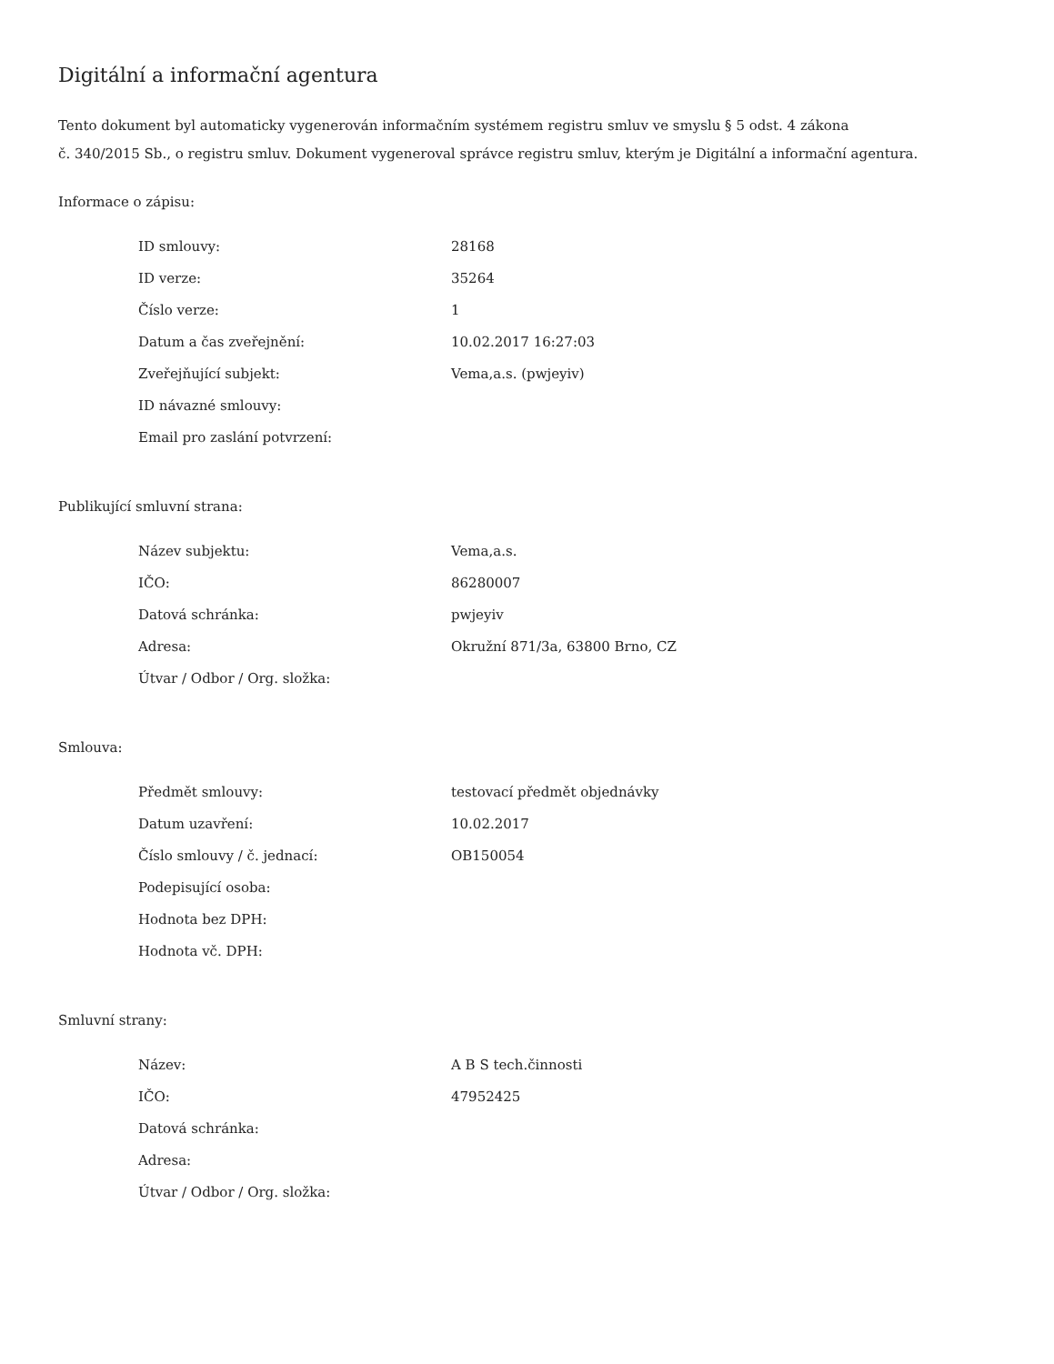Digitální a informační agentura
Tento dokument byl automaticky vygenerován informačním systémem registru smluv ve smyslu § 5 odst. 4 zákona
č. 340/2015 Sb., o registru smluv. Dokument vygeneroval správce registru smluv, kterým je Digitální a informační agentura.
Informace o zápisu:
| ID smlouvy: | 28168 |
| ID verze: | 35264 |
| Číslo verze: | 1 |
| Datum a čas zveřejnění: | 10.02.2017 16:27:03 |
| Zveřejňující subjekt: | Vema,a.s. (pwjeyiv) |
| ID návazné smlouvy: | |
| Email pro zaslání potvrzení: | |
Publikující smluvní strana:
| Název subjektu: | Vema,a.s. |
| IČO: | 86280007 |
| Datová schránka: | pwjeyiv |
| Adresa: | Okružní 871/3a, 63800 Brno, CZ |
| Útvar / Odbor / Org. složka: | |
Smlouva:
| Předmět smlouvy: | testovací předmět objednávky |
| Datum uzavření: | 10.02.2017 |
| Číslo smlouvy / č. jednací: | OB150054 |
| Podepisující osoba: | |
| Hodnota bez DPH: | |
| Hodnota vč. DPH: | |
Smluvní strany:
| Název: | A B S tech.činnosti |
| IČO: | 47952425 |
| Datová schránka: | |
| Adresa: | |
| Útvar / Odbor / Org. složka: | |